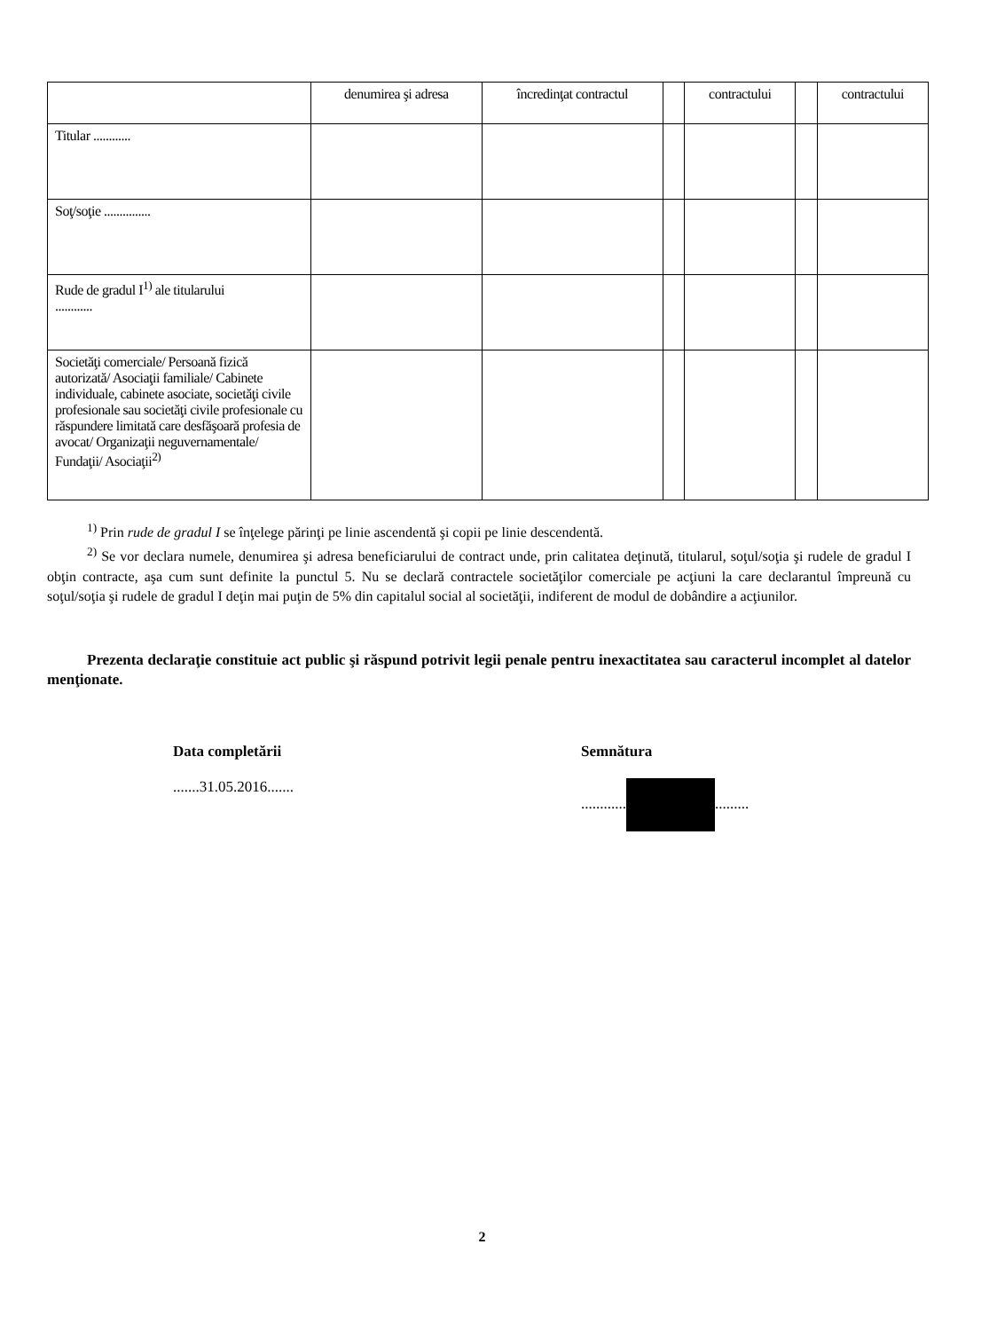| | denumirea şi adresa | încredinţat contractul | | contractului | | contractului |
| Titular ............ | | | | | | |
| Soţ/soţie ............... | | | | | | |
| Rude de gradul I<sup>1)</sup> ale titularului ............ | | | | | | |
| Societăţi comerciale/ Persoană fizică autorizată/ Asociaţii familiale/ Cabinete individuale, cabinete asociate, societăţi civile profesionale sau societăţi civile profesionale cu răspundere limitată care desfăşoară profesia de avocat/ Organizaţii neguvernamentale/ Fundaţii/ Asociaţii<sup>2)</sup> | | | | | | |
<sup>1)</sup> Prin rude de gradul I se înţelege părinţi pe linie ascendentă şi copii pe linie descendentă.
<sup>2)</sup> Se vor declara numele, denumirea şi adresa beneficiarului de contract unde, prin calitatea deţinută, titularul, soţul/soţia şi rudele de gradul I obţin contracte, aşa cum sunt definite la punctul 5. Nu se declară contractele societăţilor comerciale pe acţiuni la care declarantul împreună cu soţul/soţia şi rudele de gradul I deţin mai puţin de 5% din capitalul social al societăţii, indiferent de modul de dobândire a acţiunilor.
Prezenta declaraţie constituie act public şi răspund potrivit legii penale pentru inexactitatea sau caracterul incomplet al datelor menţionate.
Data completării
.......31.05.2016.......
Semnătura
............ .........
2